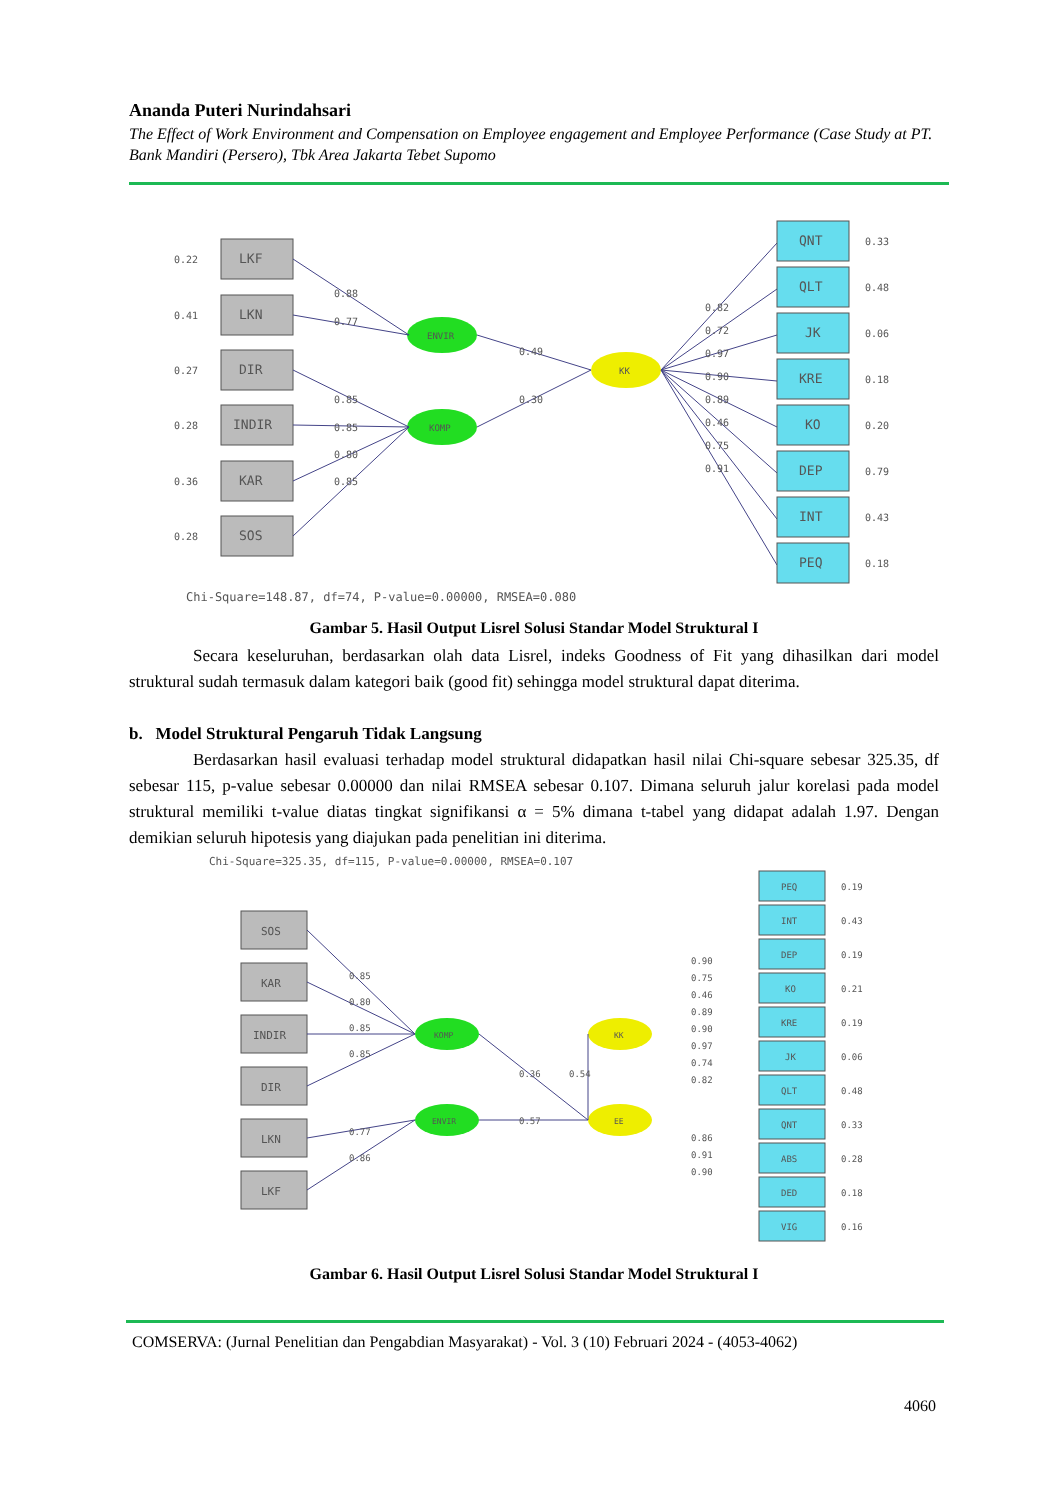Ananda Puteri Nurindahsari
The Effect of Work Environment and Compensation on Employee engagement and Employee Performance (Case Study at PT. Bank Mandiri (Persero), Tbk Area Jakarta Tebet Supomo
LKF
0.22
LKN
0.41
DIR
0.27
INDIR
0.28
KAR
0.36
SOS
0.28
ENVIR
KOMP
KK
0.88
0.77
0.85
0.85
0.80
0.85
0.49
0.30
0.82
0.72
0.97
0.90
0.89
0.46
0.75
0.91
QNT
QLT
JK
KRE
KO
DEP
INT
PEQ
0.33
0.48
0.06
0.18
0.20
0.79
0.43
0.18
Chi-Square=148.87, df=74, P-value=0.00000, RMSEA=0.080
Gambar 5. Hasil Output Lisrel Solusi Standar Model Struktural I
Secara keseluruhan, berdasarkan olah data Lisrel, indeks Goodness of Fit yang dihasilkan dari model struktural sudah termasuk dalam kategori baik (good fit) sehingga model struktural dapat diterima.
b. Model Struktural Pengaruh Tidak Langsung
Berdasarkan hasil evaluasi terhadap model struktural didapatkan hasil nilai Chi-square sebesar 325.35, df sebesar 115, p-value sebesar 0.00000 dan nilai RMSEA sebesar 0.107. Dimana seluruh jalur korelasi pada model struktural memiliki t-value diatas tingkat signifikansi α = 5% dimana t-tabel yang didapat adalah 1.97. Dengan demikian seluruh hipotesis yang diajukan pada penelitian ini diterima.
Chi-Square=325.35, df=115, P-value=0.00000, RMSEA=0.107
SOS
KAR
INDIR
DIR
LKN
LKF
KOMP
ENVIR
KK
EE
0.85
0.80
0.85
0.85
0.77
0.86
0.36
0.54
0.57
PEQ
INT
DEP
KO
KRE
JK
QLT
QNT
ABS
DED
VIG
0.19
0.43
0.19
0.21
0.19
0.06
0.48
0.33
0.28
0.18
0.16
0.90
0.75
0.46
0.89
0.90
0.97
0.74
0.82
0.86
0.91
0.90
Gambar 6. Hasil Output Lisrel Solusi Standar Model Struktural I
COMSERVA: (Jurnal Penelitian dan Pengabdian Masyarakat) - Vol. 3 (10) Februari 2024 - (4053-4062)
4060